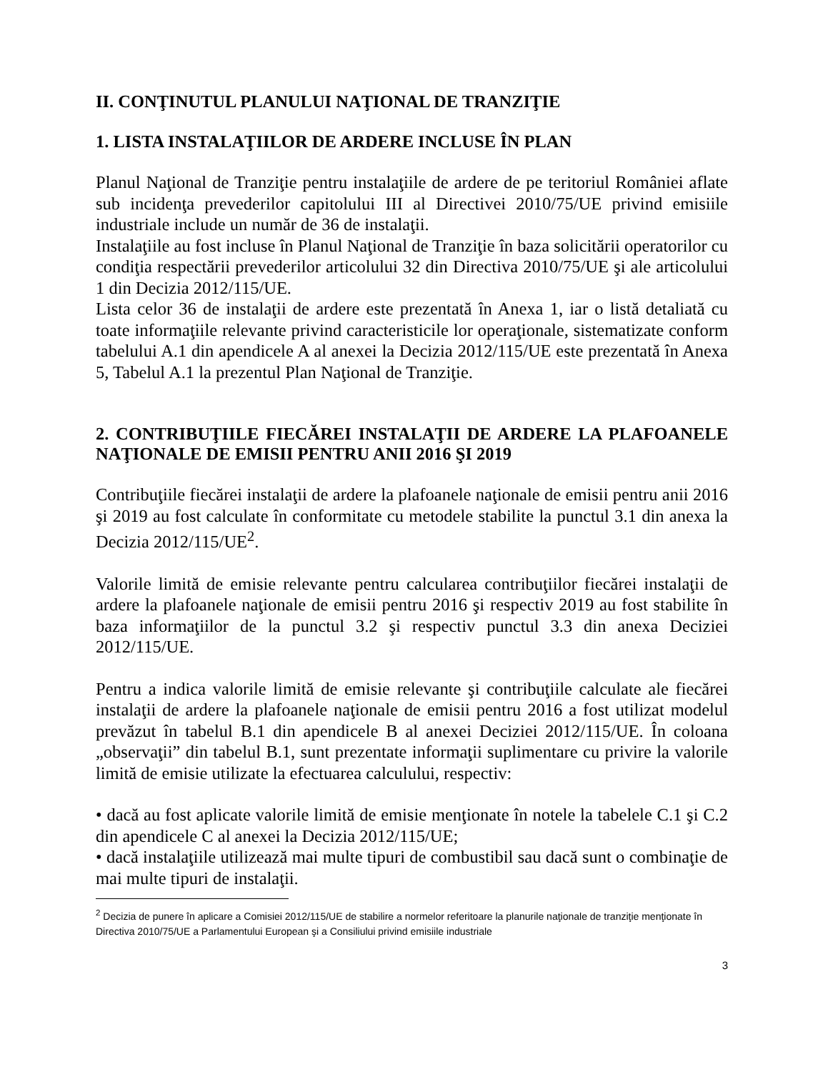II. CONŢINUTUL PLANULUI NAŢIONAL DE TRANZIŢIE
1. LISTA INSTALAŢIILOR DE ARDERE INCLUSE ÎN PLAN
Planul Naţional de Tranziţie pentru instalaţiile de ardere de pe teritoriul României aflate sub incidenţa prevederilor capitolului III al Directivei 2010/75/UE privind emisiile industriale include un număr de 36 de instalaţii.
Instalaţiile au fost incluse în Planul Naţional de Tranziţie în baza solicitării operatorilor cu condiţia respectării prevederilor articolului 32 din Directiva 2010/75/UE şi ale articolului 1 din Decizia 2012/115/UE.
Lista celor 36 de instalaţii de ardere este prezentată în Anexa 1, iar o listă detaliată cu toate informaţiile relevante privind caracteristicile lor operaţionale, sistematizate conform tabelului A.1 din apendicele A al anexei la Decizia 2012/115/UE este prezentată în Anexa 5, Tabelul A.1 la prezentul Plan Naţional de Tranziţie.
2. CONTRIBUŢIILE FIECĂREI INSTALAŢII DE ARDERE LA PLAFOANELE NAŢIONALE DE EMISII PENTRU ANII 2016 ŞI 2019
Contribuţiile fiecărei instalaţii de ardere la plafoanele naţionale de emisii pentru anii 2016 şi 2019 au fost calculate în conformitate cu metodele stabilite la punctul 3.1 din anexa la Decizia 2012/115/UE<sup>2</sup>.
Valorile limită de emisie relevante pentru calcularea contribuţiilor fiecărei instalaţii de ardere la plafoanele naţionale de emisii pentru 2016 şi respectiv 2019 au fost stabilite în baza informaţiilor de la punctul 3.2 şi respectiv punctul 3.3 din anexa Deciziei 2012/115/UE.
Pentru a indica valorile limită de emisie relevante şi contribuţiile calculate ale fiecărei instalaţii de ardere la plafoanele naţionale de emisii pentru 2016 a fost utilizat modelul prevăzut în tabelul B.1 din apendicele B al anexei Deciziei 2012/115/UE. În coloana „observaţii” din tabelul B.1, sunt prezentate informaţii suplimentare cu privire la valorile limită de emisie utilizate la efectuarea calculului, respectiv:
• dacă au fost aplicate valorile limită de emisie menţionate în notele la tabelele C.1 şi C.2 din apendicele C al anexei la Decizia 2012/115/UE;
• dacă instalaţiile utilizează mai multe tipuri de combustibil sau dacă sunt o combinaţie de mai multe tipuri de instalaţii.
<sup>2</sup> Decizia de punere în aplicare a Comisiei 2012/115/UE de stabilire a normelor referitoare la planurile naţionale de tranziţie menţionate în Directiva 2010/75/UE a Parlamentului European şi a Consiliului privind emisiile industriale
3